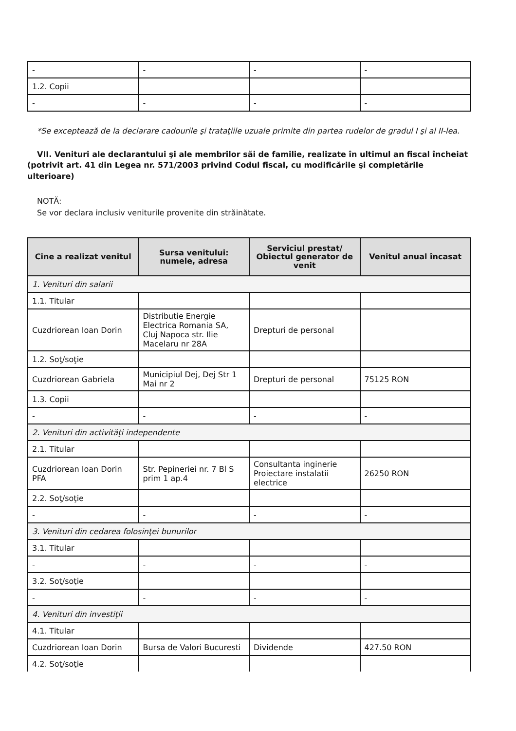| - | - | - | - |
| 1.2. Copii | | | |
| - | - | - | - |
*Se exceptează de la declarare cadourile şi trataţiile uzuale primite din partea rudelor de gradul I şi al II-lea.
VII. Venituri ale declarantului şi ale membrilor săi de familie, realizate în ultimul an fiscal încheiat (potrivit art. 41 din Legea nr. 571/2003 privind Codul fiscal, cu modificările şi completările ulterioare)
NOTĂ:
Se vor declara inclusiv veniturile provenite din străinătate.
| Cine a realizat venitul | Sursa venitului: numele, adresa | Serviciul prestat/ Obiectul generator de venit | Venitul anual încasat |
| --- | --- | --- | --- |
| 1. Venituri din salarii | | | |
| 1.1. Titular | | | |
| Cuzdriorean Ioan Dorin | Distributie Energie Electrica Romania SA, Cluj Napoca str. Ilie Macelaru nr 28A | Drepturi de personal | |
| 1.2. Soţ/soţie | | | |
| Cuzdriorean Gabriela | Municipiul Dej, Dej Str 1 Mai nr 2 | Drepturi de personal | 75125 RON |
| 1.3. Copii | | | |
| - | - | - | - |
| 2. Venituri din activităţi independente | | | |
| 2.1. Titular | | | |
| Cuzdriorean Ioan Dorin PFA | Str. Pepineriei nr. 7 Bl S prim 1 ap.4 | Consultanta inginerie Proiectare instalatii electrice | 26250 RON |
| 2.2. Soţ/soţie | | | |
| - | - | - | - |
| 3. Venituri din cedarea folosinţei bunurilor | | | |
| 3.1. Titular | | | |
| - | - | - | - |
| 3.2. Soţ/soţie | | | |
| - | - | - | - |
| 4. Venituri din investiţii | | | |
| 4.1. Titular | | | |
| Cuzdriorean Ioan Dorin | Bursa de Valori Bucuresti | Dividende | 427.50 RON |
| 4.2. Soţ/soţie | | | |